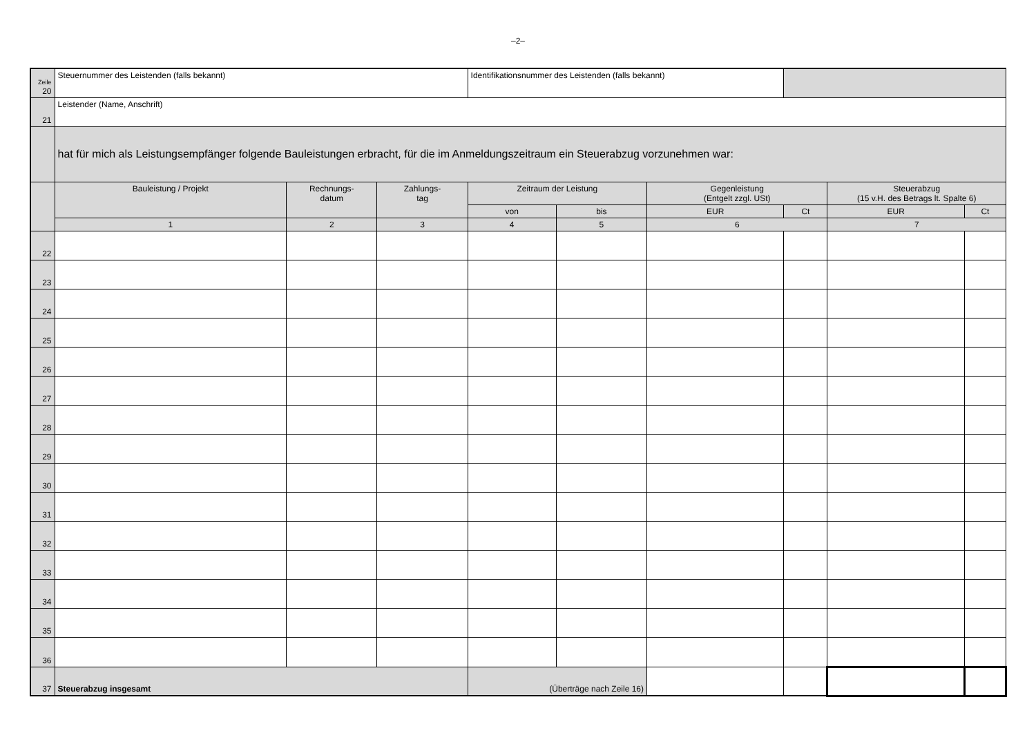–2–
| Zeile 20 | Steuernummer des Leistenden (falls bekannt) | | | Identifikationsnummer des Leistenden (falls bekannt) | | | | | |
| 21 | Leistender (Name, Anschrift) | | | | | | | | |
| | hat für mich als Leistungsempfänger folgende Bauleistungen erbracht, für die im Anmeldungszeitraum ein Steuerabzug vorzunehmen war: | | | | | | | | |
| | Bauleistung / Projekt | Rechnungs- datum | Zahlungs- tag | Zeitraum der Leistung | | Gegenleistung (Entgelt zzgl. USt) | | Steuerabzug (15 v.H. des Betrags lt. Spalte 6) | |
| | | | | von | bis | EUR | Ct | EUR | Ct |
| | 1 | 2 | 3 | 4 | 5 | 6 | | 7 | |
| 22 | | | | | | | | | |
| 23 | | | | | | | | | |
| 24 | | | | | | | | | |
| 25 | | | | | | | | | |
| 26 | | | | | | | | | |
| 27 | | | | | | | | | |
| 28 | | | | | | | | | |
| 29 | | | | | | | | | |
| 30 | | | | | | | | | |
| 31 | | | | | | | | | |
| 32 | | | | | | | | | |
| 33 | | | | | | | | | |
| 34 | | | | | | | | | |
| 35 | | | | | | | | | |
| 36 | | | | | | | | | |
| 37 | Steuerabzug insgesamt | | | (Überträge nach Zeile 16) | | | | | |